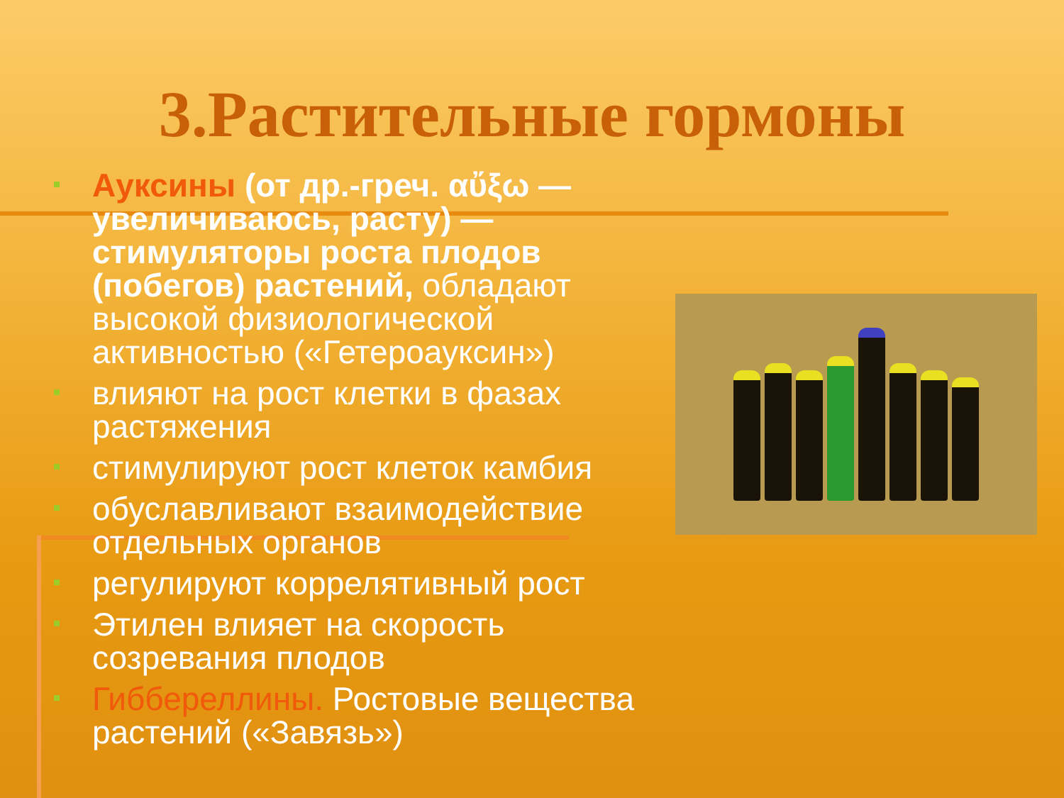3.Растительные гормоны
Ауксины (от др.-греч. αὔξω — увеличиваюсь, расту) — стимуляторы роста плодов (побегов) растений, обладают высокой физиологической активностью («Гетероауксин»)
влияют на рост клетки в фазах растяжения
стимулируют рост клеток камбия
обуславливают взаимодействие отдельных органов
регулируют коррелятивный рост
Этилен влияет на скорость созревания плодов
Гиббереллины. Ростовые вещества растений («Завязь»)